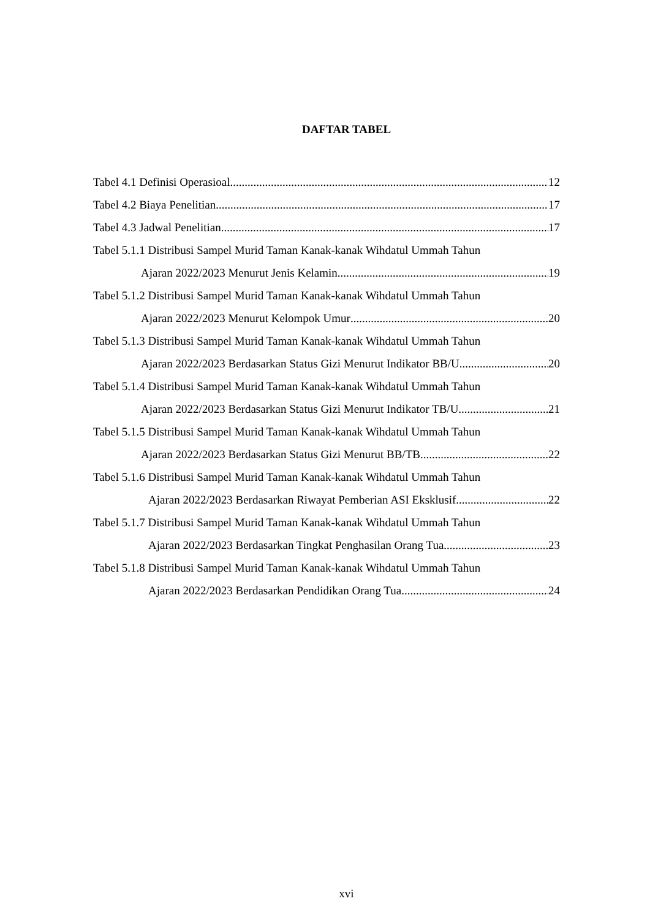DAFTAR TABEL
Tabel 4.1 Definisi Operasioal 12
Tabel 4.2 Biaya Penelitian 17
Tabel 4.3 Jadwal Penelitian 17
Tabel 5.1.1 Distribusi Sampel Murid Taman Kanak-kanak Wihdatul Ummah Tahun
Ajaran 2022/2023 Menurut Jenis Kelamin 19
Tabel 5.1.2 Distribusi Sampel Murid Taman Kanak-kanak Wihdatul Ummah Tahun
Ajaran 2022/2023 Menurut Kelompok Umur 20
Tabel 5.1.3 Distribusi Sampel Murid Taman Kanak-kanak Wihdatul Ummah Tahun
Ajaran 2022/2023 Berdasarkan Status Gizi Menurut Indikator BB/U 20
Tabel 5.1.4 Distribusi Sampel Murid Taman Kanak-kanak Wihdatul Ummah Tahun
Ajaran 2022/2023 Berdasarkan Status Gizi Menurut Indikator TB/U 21
Tabel 5.1.5 Distribusi Sampel Murid Taman Kanak-kanak Wihdatul Ummah Tahun
Ajaran 2022/2023 Berdasarkan Status Gizi Menurut BB/TB 22
Tabel 5.1.6 Distribusi Sampel Murid Taman Kanak-kanak Wihdatul Ummah Tahun
Ajaran 2022/2023 Berdasarkan Riwayat Pemberian ASI Eksklusif 22
Tabel 5.1.7 Distribusi Sampel Murid Taman Kanak-kanak Wihdatul Ummah Tahun
Ajaran 2022/2023 Berdasarkan Tingkat Penghasilan Orang Tua 23
Tabel 5.1.8 Distribusi Sampel Murid Taman Kanak-kanak Wihdatul Ummah Tahun
Ajaran 2022/2023 Berdasarkan Pendidikan Orang Tua 24
xvi